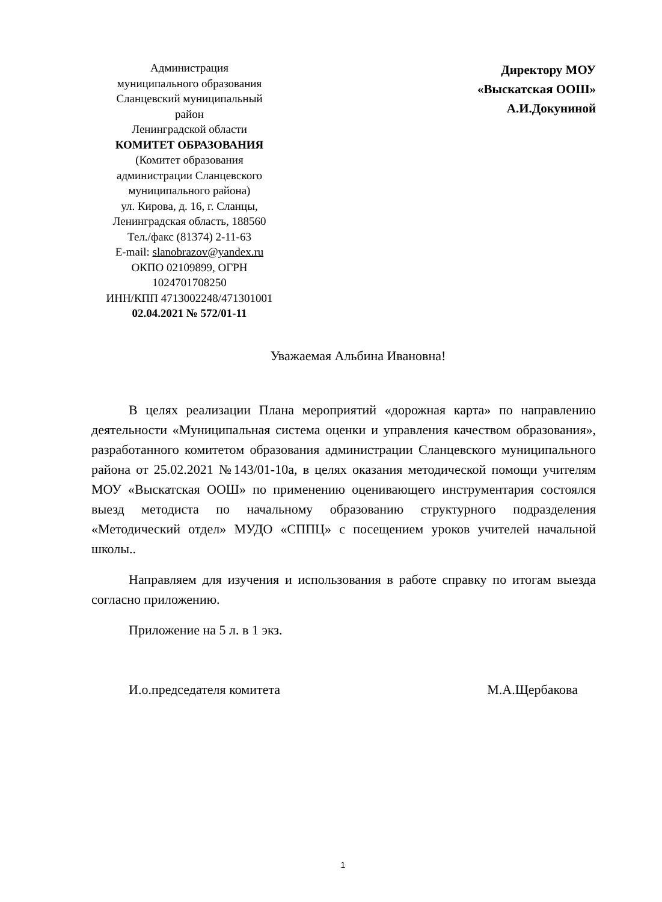Администрация
муниципального образования
Сланцевский муниципальный
район
Ленинградской области
КОМИТЕТ ОБРАЗОВАНИЯ
(Комитет образования
администрации Сланцевского
муниципального района)
ул. Кирова, д. 16, г. Сланцы,
Ленинградская область, 188560
Тел./факс (81374) 2-11-63
E-mail: slanobrazov@yandex.ru
ОКПО 02109899, ОГРН
1024701708250
ИНН/КПП 4713002248/471301001
02.04.2021 № 572/01-11
Директору МОУ
«Выскатская ООШ»
А.И.Докуниной
Уважаемая Альбина Ивановна!
В целях реализации Плана мероприятий «дорожная карта» по направлению деятельности «Муниципальная система оценки и управления качеством образования», разработанного комитетом образования администрации Сланцевского муниципального района от 25.02.2021 №143/01-10а, в целях оказания методической помощи учителям МОУ «Выскатская ООШ» по применению оценивающего инструментария состоялся выезд методиста по начальному образованию структурного подразделения «Методический отдел» МУДО «СППЦ» с посещением уроков учителей начальной школы..
Направляем для изучения и использования в работе справку по итогам выезда согласно приложению.
Приложение на 5 л. в 1 экз.
И.о.председателя комитета М.А.Щербакова
1